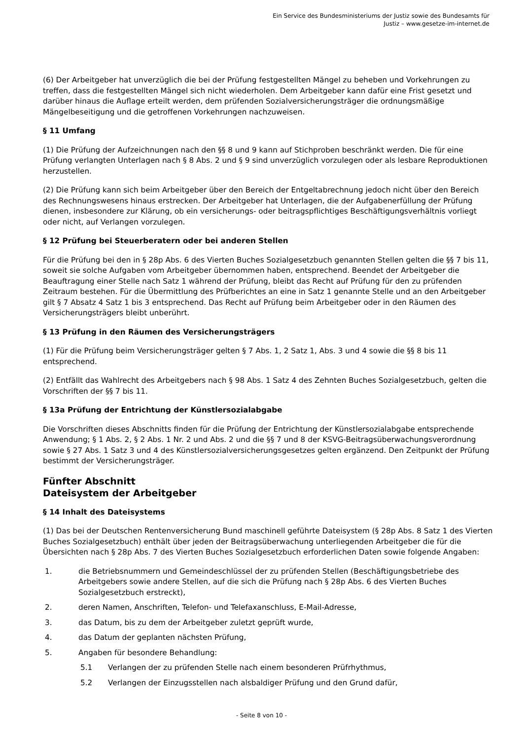Ein Service des Bundesministeriums der Justiz sowie des Bundesamts für
Justiz – www.gesetze-im-internet.de
(6) Der Arbeitgeber hat unverzüglich die bei der Prüfung festgestellten Mängel zu beheben und Vorkehrungen zu treffen, dass die festgestellten Mängel sich nicht wiederholen. Dem Arbeitgeber kann dafür eine Frist gesetzt und darüber hinaus die Auflage erteilt werden, dem prüfenden Sozialversicherungsträger die ordnungsmäßige Mängelbeseitigung und die getroffenen Vorkehrungen nachzuweisen.
§ 11 Umfang
(1) Die Prüfung der Aufzeichnungen nach den §§ 8 und 9 kann auf Stichproben beschränkt werden. Die für eine Prüfung verlangten Unterlagen nach § 8 Abs. 2 und § 9 sind unverzüglich vorzulegen oder als lesbare Reproduktionen herzustellen.
(2) Die Prüfung kann sich beim Arbeitgeber über den Bereich der Entgeltabrechnung jedoch nicht über den Bereich des Rechnungswesens hinaus erstrecken. Der Arbeitgeber hat Unterlagen, die der Aufgabenerfüllung der Prüfung dienen, insbesondere zur Klärung, ob ein versicherungs- oder beitragspflichtiges Beschäftigungsverhältnis vorliegt oder nicht, auf Verlangen vorzulegen.
§ 12 Prüfung bei Steuerberatern oder bei anderen Stellen
Für die Prüfung bei den in § 28p Abs. 6 des Vierten Buches Sozialgesetzbuch genannten Stellen gelten die §§ 7 bis 11, soweit sie solche Aufgaben vom Arbeitgeber übernommen haben, entsprechend. Beendet der Arbeitgeber die Beauftragung einer Stelle nach Satz 1 während der Prüfung, bleibt das Recht auf Prüfung für den zu prüfenden Zeitraum bestehen. Für die Übermittlung des Prüfberichtes an eine in Satz 1 genannte Stelle und an den Arbeitgeber gilt § 7 Absatz 4 Satz 1 bis 3 entsprechend. Das Recht auf Prüfung beim Arbeitgeber oder in den Räumen des Versicherungsträgers bleibt unberührt.
§ 13 Prüfung in den Räumen des Versicherungsträgers
(1) Für die Prüfung beim Versicherungsträger gelten § 7 Abs. 1, 2 Satz 1, Abs. 3 und 4 sowie die §§ 8 bis 11 entsprechend.
(2) Entfällt das Wahlrecht des Arbeitgebers nach § 98 Abs. 1 Satz 4 des Zehnten Buches Sozialgesetzbuch, gelten die Vorschriften der §§ 7 bis 11.
§ 13a Prüfung der Entrichtung der Künstlersozialabgabe
Die Vorschriften dieses Abschnitts finden für die Prüfung der Entrichtung der Künstlersozialabgabe entsprechende Anwendung; § 1 Abs. 2, § 2 Abs. 1 Nr. 2 und Abs. 2 und die §§ 7 und 8 der KSVG-Beitragsüberwachungsverordnung sowie § 27 Abs. 1 Satz 3 und 4 des Künstlersozialversicherungsgesetzes gelten ergänzend. Den Zeitpunkt der Prüfung bestimmt der Versicherungsträger.
Fünfter Abschnitt
Dateisystem der Arbeitgeber
§ 14 Inhalt des Dateisystems
(1) Das bei der Deutschen Rentenversicherung Bund maschinell geführte Dateisystem (§ 28p Abs. 8 Satz 1 des Vierten Buches Sozialgesetzbuch) enthält über jeden der Beitragsüberwachung unterliegenden Arbeitgeber die für die Übersichten nach § 28p Abs. 7 des Vierten Buches Sozialgesetzbuch erforderlichen Daten sowie folgende Angaben:
1. die Betriebsnummern und Gemeindeschlüssel der zu prüfenden Stellen (Beschäftigungsbetriebe des Arbeitgebers sowie andere Stellen, auf die sich die Prüfung nach § 28p Abs. 6 des Vierten Buches Sozialgesetzbuch erstreckt),
2. deren Namen, Anschriften, Telefon- und Telefaxanschluss, E-Mail-Adresse,
3. das Datum, bis zu dem der Arbeitgeber zuletzt geprüft wurde,
4. das Datum der geplanten nächsten Prüfung,
5. Angaben für besondere Behandlung:
5.1 Verlangen der zu prüfenden Stelle nach einem besonderen Prüfrhythmus,
5.2 Verlangen der Einzugsstellen nach alsbaldiger Prüfung und den Grund dafür,
- Seite 8 von 10 -